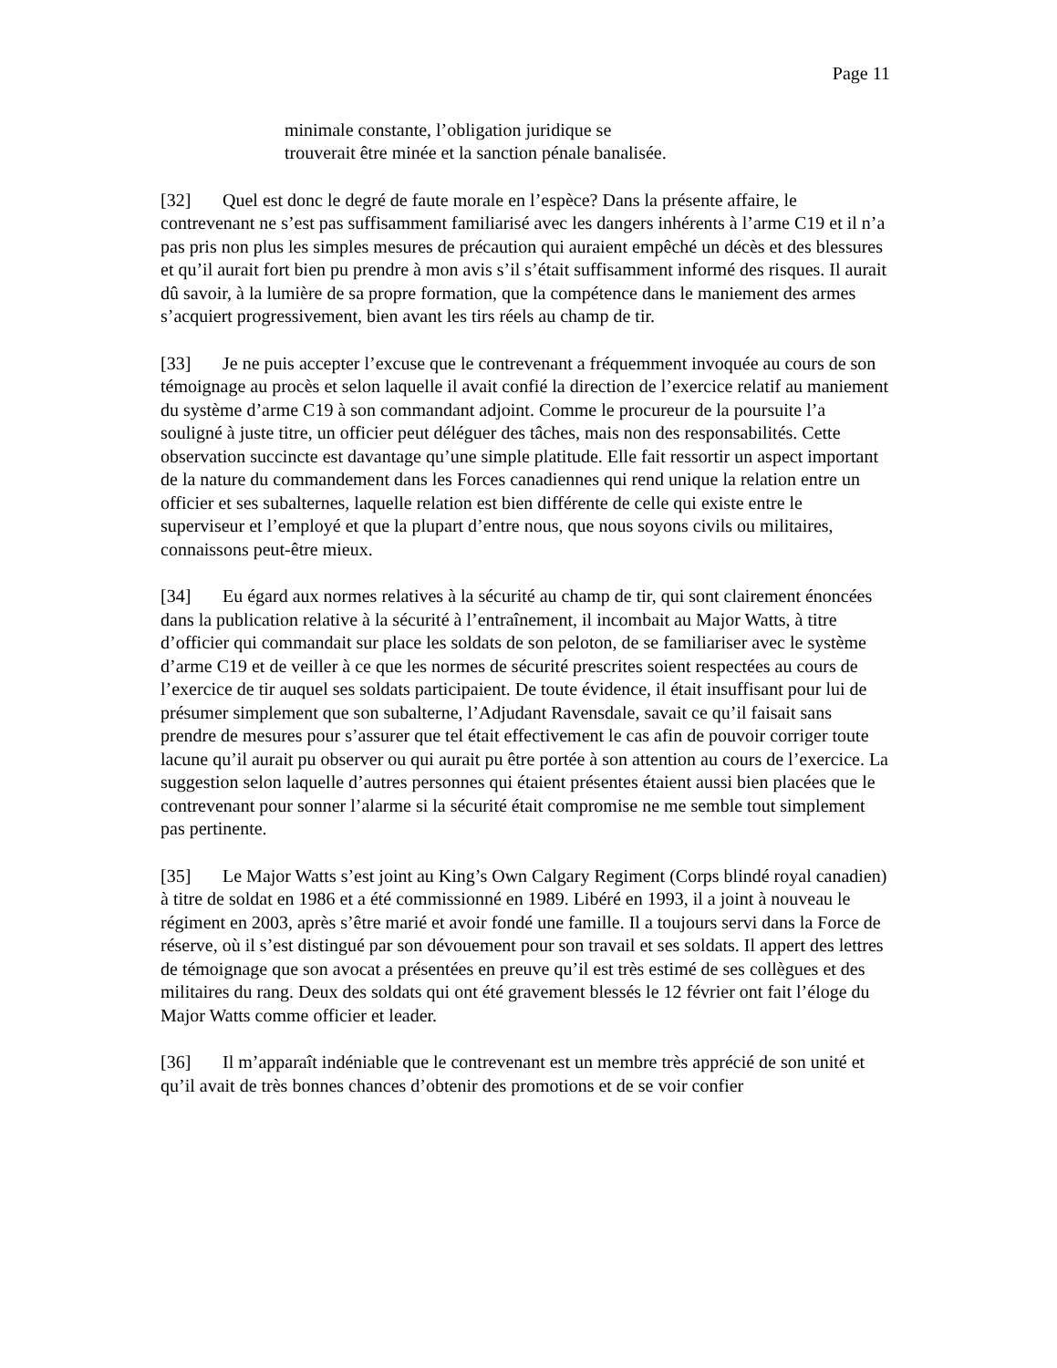Page 11
minimale constante, l’obligation juridique se trouverait être minée et la sanction pénale banalisée.
[32] Quel est donc le degré de faute morale en l’espèce? Dans la présente affaire, le contrevenant ne s’est pas suffisamment familiarisé avec les dangers inhérents à l’arme C19 et il n’a pas pris non plus les simples mesures de précaution qui auraient empêché un décès et des blessures et qu’il aurait fort bien pu prendre à mon avis s’il s’était suffisamment informé des risques. Il aurait dû savoir, à la lumière de sa propre formation, que la compétence dans le maniement des armes s’acquiert progressivement, bien avant les tirs réels au champ de tir.
[33] Je ne puis accepter l’excuse que le contrevenant a fréquemment invoquée au cours de son témoignage au procès et selon laquelle il avait confié la direction de l’exercice relatif au maniement du système d’arme C19 à son commandant adjoint. Comme le procureur de la poursuite l’a souligné à juste titre, un officier peut déléguer des tâches, mais non des responsabilités. Cette observation succincte est davantage qu’une simple platitude. Elle fait ressortir un aspect important de la nature du commandement dans les Forces canadiennes qui rend unique la relation entre un officier et ses subalternes, laquelle relation est bien différente de celle qui existe entre le superviseur et l’employé et que la plupart d’entre nous, que nous soyons civils ou militaires, connaissons peut-être mieux.
[34] Eu égard aux normes relatives à la sécurité au champ de tir, qui sont clairement énoncées dans la publication relative à la sécurité à l’entraînement, il incombait au Major Watts, à titre d’officier qui commandait sur place les soldats de son peloton, de se familiariser avec le système d’arme C19 et de veiller à ce que les normes de sécurité prescrites soient respectées au cours de l’exercice de tir auquel ses soldats participaient. De toute évidence, il était insuffisant pour lui de présumer simplement que son subalterne, l’Adjudant Ravensdale, savait ce qu’il faisait sans prendre de mesures pour s’assurer que tel était effectivement le cas afin de pouvoir corriger toute lacune qu’il aurait pu observer ou qui aurait pu être portée à son attention au cours de l’exercice. La suggestion selon laquelle d’autres personnes qui étaient présentes étaient aussi bien placées que le contrevenant pour sonner l’alarme si la sécurité était compromise ne me semble tout simplement pas pertinente.
[35] Le Major Watts s’est joint au King’s Own Calgary Regiment (Corps blindé royal canadien) à titre de soldat en 1986 et a été commissionné en 1989. Libéré en 1993, il a joint à nouveau le régiment en 2003, après s’être marié et avoir fondé une famille. Il a toujours servi dans la Force de réserve, où il s’est distingué par son dévouement pour son travail et ses soldats. Il appert des lettres de témoignage que son avocat a présentées en preuve qu’il est très estimé de ses collègues et des militaires du rang. Deux des soldats qui ont été gravement blessés le 12 février ont fait l’éloge du Major Watts comme officier et leader.
[36] Il m’apparaît indéniable que le contrevenant est un membre très apprécié de son unité et qu’il avait de très bonnes chances d’obtenir des promotions et de se voir confier